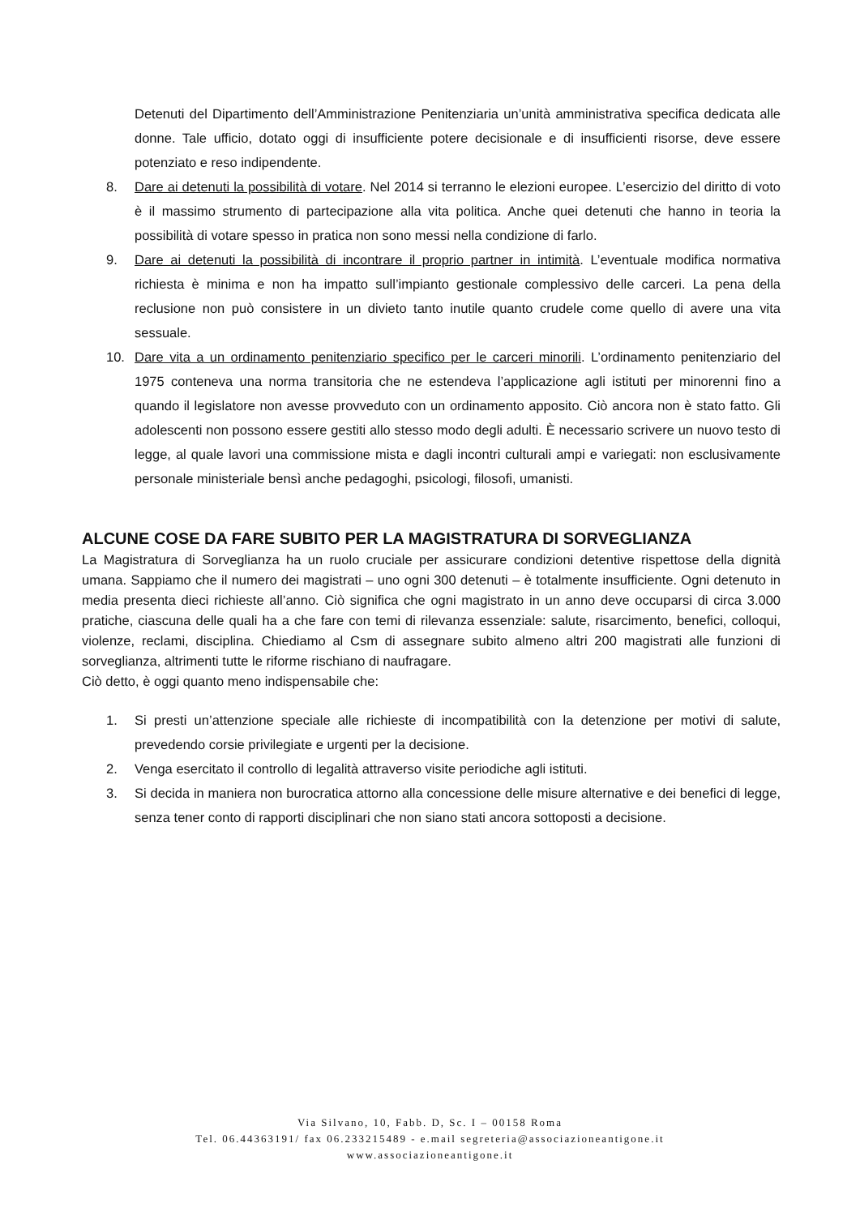Detenuti del Dipartimento dell’Amministrazione Penitenziaria un’unità amministrativa specifica dedicata alle donne. Tale ufficio, dotato oggi di insufficiente potere decisionale e di insufficienti risorse, deve essere potenziato e reso indipendente.
8. Dare ai detenuti la possibilità di votare. Nel 2014 si terranno le elezioni europee. L’esercizio del diritto di voto è il massimo strumento di partecipazione alla vita politica. Anche quei detenuti che hanno in teoria la possibilità di votare spesso in pratica non sono messi nella condizione di farlo.
9. Dare ai detenuti la possibilità di incontrare il proprio partner in intimità. L’eventuale modifica normativa richiesta è minima e non ha impatto sull’impianto gestionale complessivo delle carceri. La pena della reclusione non può consistere in un divieto tanto inutile quanto crudele come quello di avere una vita sessuale.
10. Dare vita a un ordinamento penitenziario specifico per le carceri minorili. L’ordinamento penitenziario del 1975 conteneva una norma transitoria che ne estendeva l’applicazione agli istituti per minorenni fino a quando il legislatore non avesse provveduto con un ordinamento apposito. Ciò ancora non è stato fatto. Gli adolescenti non possono essere gestiti allo stesso modo degli adulti. È necessario scrivere un nuovo testo di legge, al quale lavori una commissione mista e dagli incontri culturali ampi e variegati: non esclusivamente personale ministeriale bensì anche pedagoghi, psicologi, filosofi, umanisti.
ALCUNE COSE DA FARE SUBITO PER LA MAGISTRATURA DI SORVEGLIANZA
La Magistratura di Sorveglianza ha un ruolo cruciale per assicurare condizioni detentive rispettose della dignità umana. Sappiamo che il numero dei magistrati – uno ogni 300 detenuti – è totalmente insufficiente. Ogni detenuto in media presenta dieci richieste all’anno. Ciò significa che ogni magistrato in un anno deve occuparsi di circa 3.000 pratiche, ciascuna delle quali ha a che fare con temi di rilevanza essenziale: salute, risarcimento, benefici, colloqui, violenze, reclami, disciplina. Chiediamo al Csm di assegnare subito almeno altri 200 magistrati alle funzioni di sorveglianza, altrimenti tutte le riforme rischiano di naufragare.
Ciò detto, è oggi quanto meno indispensabile che:
1. Si presti un’attenzione speciale alle richieste di incompatibilità con la detenzione per motivi di salute, prevedendo corsie privilegiate e urgenti per la decisione.
2. Venga esercitato il controllo di legalità attraverso visite periodiche agli istituti.
3. Si decida in maniera non burocratica attorno alla concessione delle misure alternative e dei benefici di legge, senza tener conto di rapporti disciplinari che non siano stati ancora sottoposti a decisione.
Via Silvano, 10, Fabb. D, Sc. I – 00158 Roma
Tel. 06.44363191/ fax 06.233215489 - e.mail segreteria@associazioneantigone.it
www.associazioneantigone.it